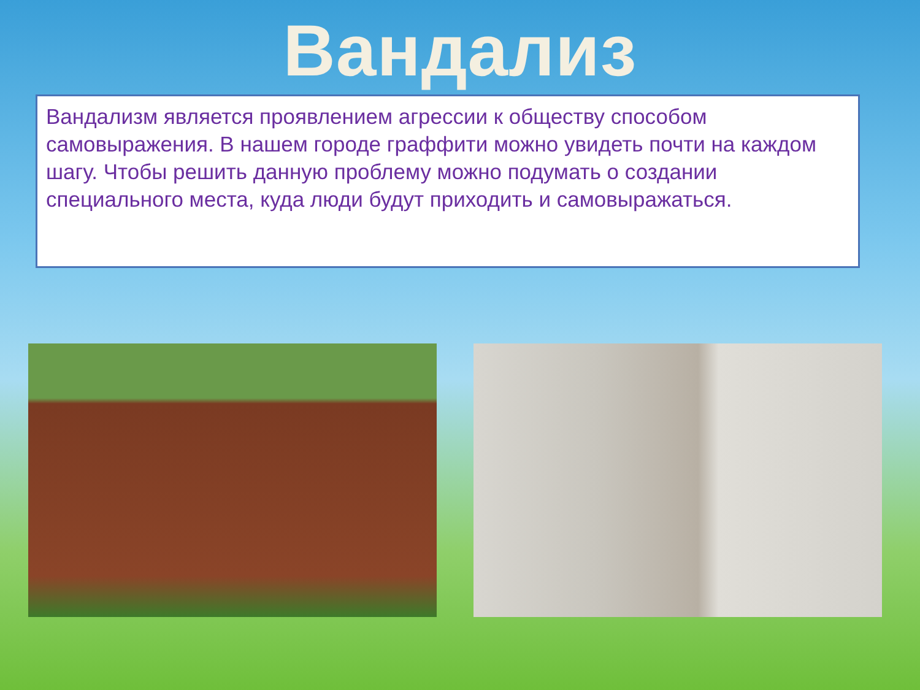Вандализ
Вандализм является проявлением агрессии к обществу способом самовыражения. В нашем городе граффити можно увидеть почти на каждом шагу. Чтобы решить данную проблему можно подумать о создании специального места, куда люди будут приходить и самовыражаться.